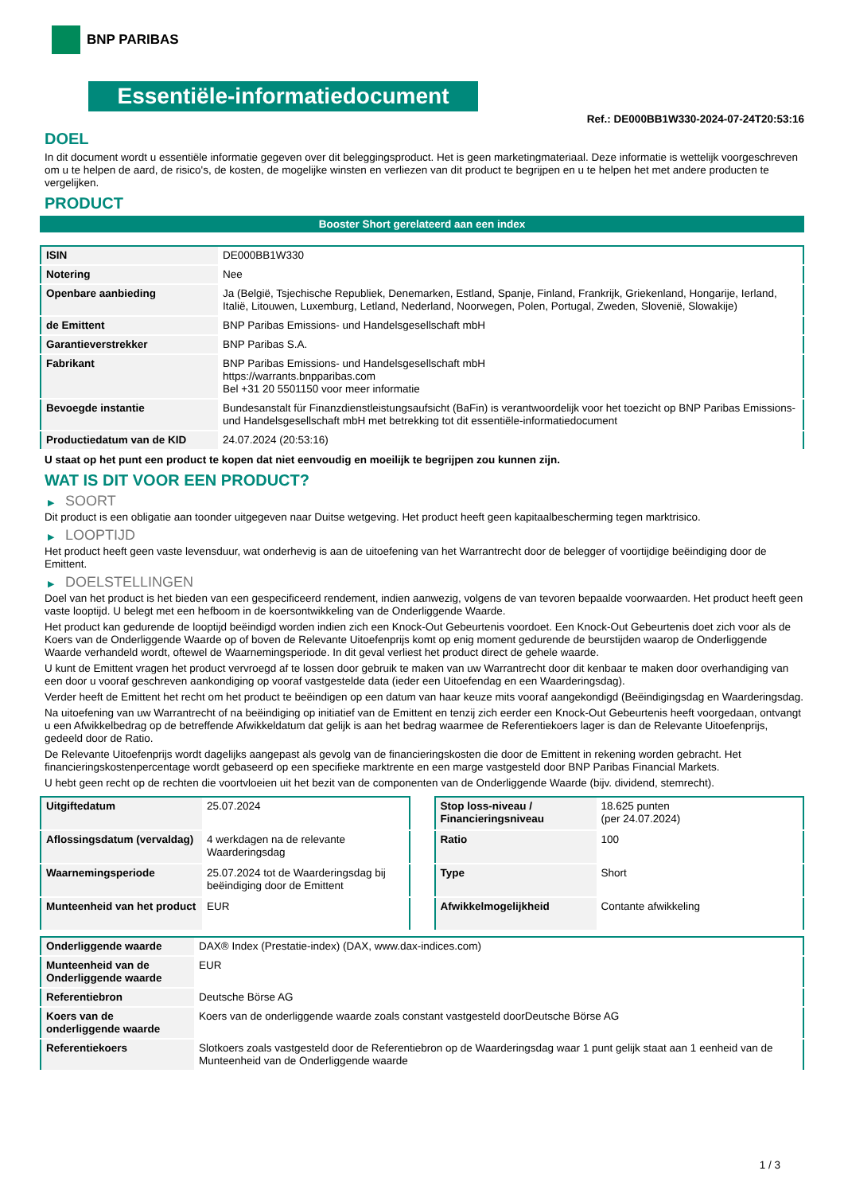BNP PARIBAS
Essentiële-informatiedocument
Ref.: DE000BB1W330-2024-07-24T20:53:16
DOEL
In dit document wordt u essentiële informatie gegeven over dit beleggingsproduct. Het is geen marketingmateriaal. Deze informatie is wettelijk voorgeschreven om u te helpen de aard, de risico's, de kosten, de mogelijke winsten en verliezen van dit product te begrijpen en u te helpen het met andere producten te vergelijken.
PRODUCT
Booster Short gerelateerd aan een index
| ISIN | DE000BB1W330 |
| Notering | Nee |
| Openbare aanbieding | Ja (België, Tsjechische Republiek, Denemarken, Estland, Spanje, Finland, Frankrijk, Griekenland, Hongarije, Ierland, Italië, Litouwen, Luxemburg, Letland, Nederland, Noorwegen, Polen, Portugal, Zweden, Slovenië, Slowakije) |
| de Emittent | BNP Paribas Emissions- und Handelsgesellschaft mbH |
| Garantieverstrekker | BNP Paribas S.A. |
| Fabrikant | BNP Paribas Emissions- und Handelsgesellschaft mbH https://warrants.bnpparibas.com Bel +31 20 5501150 voor meer informatie |
| Bevoegde instantie | Bundesanstalt für Finanzdienstleistungsaufsicht (BaFin) is verantwoordelijk voor het toezicht op BNP Paribas Emissions- und Handelsgesellschaft mbH met betrekking tot dit essentiële-informatiedocument |
| Productiedatum van de KID | 24.07.2024 (20:53:16) |
U staat op het punt een product te kopen dat niet eenvoudig en moeilijk te begrijpen zou kunnen zijn.
WAT IS DIT VOOR EEN PRODUCT?
▶ SOORT
Dit product is een obligatie aan toonder uitgegeven naar Duitse wetgeving. Het product heeft geen kapitaalbescherming tegen marktrisico.
▶ LOOPTIJD
Het product heeft geen vaste levensduur, wat onderhevig is aan de uitoefening van het Warrantrecht door de belegger of voortijdige beëindiging door de Emittent.
▶ DOELSTELLINGEN
Doel van het product is het bieden van een gespecificeerd rendement, indien aanwezig, volgens de van tevoren bepaalde voorwaarden. Het product heeft geen vaste looptijd. U belegt met een hefboom in de koersontwikkeling van de Onderliggende Waarde.
Het product kan gedurende de looptijd beëindigd worden indien zich een Knock-Out Gebeurtenis voordoet. Een Knock-Out Gebeurtenis doet zich voor als de Koers van de Onderliggende Waarde op of boven de Relevante Uitoefenprijs komt op enig moment gedurende de beurstijden waarop de Onderliggende Waarde verhandeld wordt, oftewel de Waarnemingsperiode. In dit geval verliest het product direct de gehele waarde.
U kunt de Emittent vragen het product vervroegd af te lossen door gebruik te maken van uw Warrantrecht door dit kenbaar te maken door overhandiging van een door u vooraf geschreven aankondiging op vooraf vastgestelde data (ieder een Uitoefendag en een Waarderingsdag).
Verder heeft de Emittent het recht om het product te beëindigen op een datum van haar keuze mits vooraf aangekondigd (Beëindigingsdag en Waarderingsdag.
Na uitoefening van uw Warrantrecht of na beëindiging op initiatief van de Emittent en tenzij zich eerder een Knock-Out Gebeurtenis heeft voorgedaan, ontvangt u een Afwikkelbedrag op de betreffende Afwikkeldatum dat gelijk is aan het bedrag waarmee de Referentiekoers lager is dan de Relevante Uitoefenprijs, gedeeld door de Ratio.
De Relevante Uitoefenprijs wordt dagelijks aangepast als gevolg van de financieringskosten die door de Emittent in rekening worden gebracht. Het financieringskostenpercentage wordt gebaseerd op een specifieke marktrente en een marge vastgesteld door BNP Paribas Financial Markets.
U hebt geen recht op de rechten die voortvloeien uit het bezit van de componenten van de Onderliggende Waarde (bijv. dividend, stemrecht).
| Uitgiftedatum | 25.07.2024 |
| Aflossingsdatum (vervaldag) | 4 werkdagen na de relevante Waarderingsdag |
| Waarnemingsperiode | 25.07.2024 tot de Waarderingsdag bij beëindiging door de Emittent |
| Munteenheid van het product | EUR |
| Stop loss-niveau / Financieringsniveau | 18.625 punten (per 24.07.2024) |
| Ratio | 100 |
| Type | Short |
| Afwikkelmogelijkheid | Contante afwikkeling |
| Onderliggende waarde | DAX® Index (Prestatie-index) (DAX, www.dax-indices.com) |
| Munteenheid van de Onderliggende waarde | EUR |
| Referentiebron | Deutsche Börse AG |
| Koers van de onderliggende waarde | Koers van de onderliggende waarde zoals constant vastgesteld doorDeutsche Börse AG |
| Referentiekoers | Slotkoers zoals vastgesteld door de Referentiebron op de Waarderingsdag waar 1 punt gelijk staat aan 1 eenheid van de Munteenheid van de Onderliggende waarde |
1 / 3